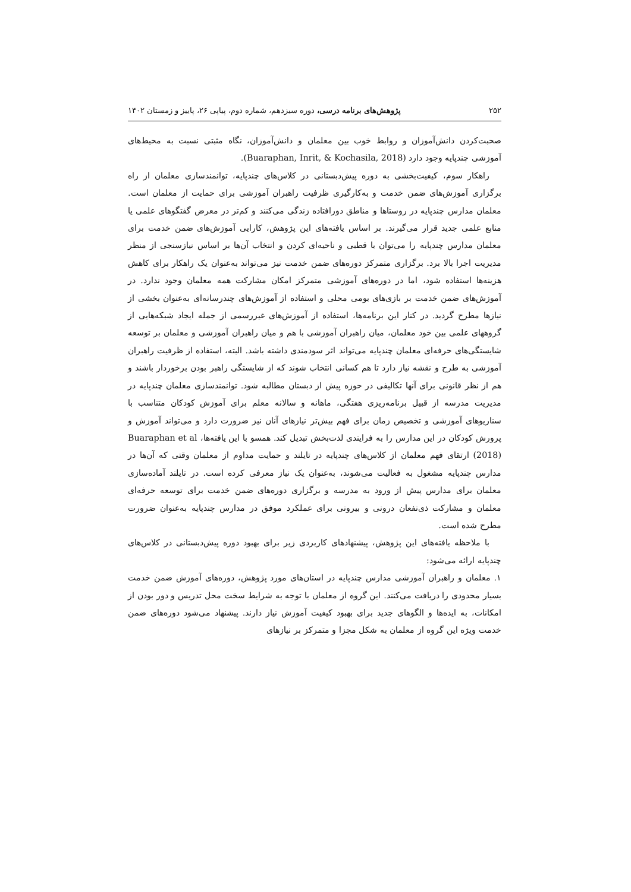۲۵۲ پژوهش‌های برنامه درسی، دوره سیزدهم، شماره دوم، پیاپی ۲۶، پاییز و زمستان ۱۴۰۲
صحبت‌کردن دانش‌آموزان و روابط خوب بین معلمان و دانش‌آموزان، نگاه مثبتی نسبت به محیط‌های آموزشی چندپایه وجود دارد (Buaraphan, Inrit, & Kochasila, 2018).
راهکار سوم، کیفیت‌بخشی به دوره پیش‌دبستانی در کلاس‌های چندپایه، توانمندسازی معلمان از راه برگزاری آموزش‌های ضمن خدمت و به‌کارگیری ظرفیت راهبران آموزشی برای حمایت از معلمان است. معلمان مدارس چندپایه در روستاها و مناطق دورافتاده زندگی می‌کنند و کم‌تر در معرض گفتگوهای علمی یا منابع علمی جدید قرار می‌گیرند. بر اساس یافته‌های این پژوهش، کارایی آموزش‌های ضمن خدمت برای معلمان مدارس چندپایه را می‌توان با قطبی و ناحیه‌ای کردن و انتخاب آن‌ها بر اساس نیازسنجی از منظر مدیریت اجرا بالا برد. برگزاری متمرکز دوره‌های ضمن خدمت نیز می‌تواند به‌عنوان یک راهکار برای کاهش هزینه‌ها استفاده شود، اما در دوره‌های آموزشی متمرکز امکان مشارکت همه معلمان وجود ندارد. در آموزش‌های ضمن خدمت بر بازی‌های بومی محلی و استفاده از آموزش‌های چندرسانه‌ای به‌عنوان بخشی از نیازها مطرح گردید. در کنار این برنامه‌ها، استفاده از آموزش‌های غیررسمی از جمله ایجاد شبکه‌هایی از گروههای علمی بین خود معلمان، میان راهبران آموزشی با هم و میان راهبران آموزشی و معلمان بر توسعه شایستگی‌های حرفه‌ای معلمان چندپایه می‌تواند اثر سودمندی داشته باشد. البته، استفاده از ظرفیت راهبران آموزشی به طرح و نقشه نیاز دارد تا هم کسانی انتخاب شوند که از شایستگی راهبر بودن برخوردار باشند و هم از نظر قانونی برای آنها تکالیفی در حوزه پیش از دبستان مطالبه شود. توانمندسازی معلمان چندپایه در مدیریت مدرسه از قبیل برنامه‌ریزی هفتگی، ماهانه و سالانه معلم برای آموزش کودکان متناسب با سناریوهای آموزشی و تخصیص زمان برای فهم بیش‌تر نیازهای آنان نیز ضرورت دارد و می‌تواند آموزش و پرورش کودکان در این مدارس را به فرایندی لذت‌بخش تبدیل کند. همسو با این یافته‌ها، Buaraphan et al (2018) ارتقای فهم معلمان از کلاس‌های چندپایه در تایلند و حمایت مداوم از معلمان وقتی که آن‌ها در مدارس چندپایه مشغول به فعالیت می‌شوند، به‌عنوان یک نیاز معرفی کرده است. در تایلند آماده‌سازی معلمان برای مدارس پیش از ورود به مدرسه و برگزاری دوره‌های ضمن خدمت برای توسعه حرفه‌ای معلمان و مشارکت ذی‌نفعان درونی و بیرونی برای عملکرد موفق در مدارس چندپایه به‌عنوان ضرورت مطرح شده است.
با ملاحظه یافته‌های این پژوهش، پیشنهادهای کاربردی زیر برای بهبود دوره پیش‌دبستانی در کلاس‌های چندپایه ارائه می‌شود:
۱. معلمان و راهبران آموزشی مدارس چندپایه در استان‌های مورد پژوهش، دوره‌های آموزش ضمن خدمت بسیار محدودی را دریافت می‌کنند. این گروه از معلمان با توجه به شرایط سخت محل تدریس و دور بودن از امکانات، به ایده‌ها و الگوهای جدید برای بهبود کیفیت آموزش نیاز دارند. پیشنهاد می‌شود دوره‌های ضمن خدمت ویژه این گروه از معلمان به شکل مجزا و متمرکز بر نیازهای